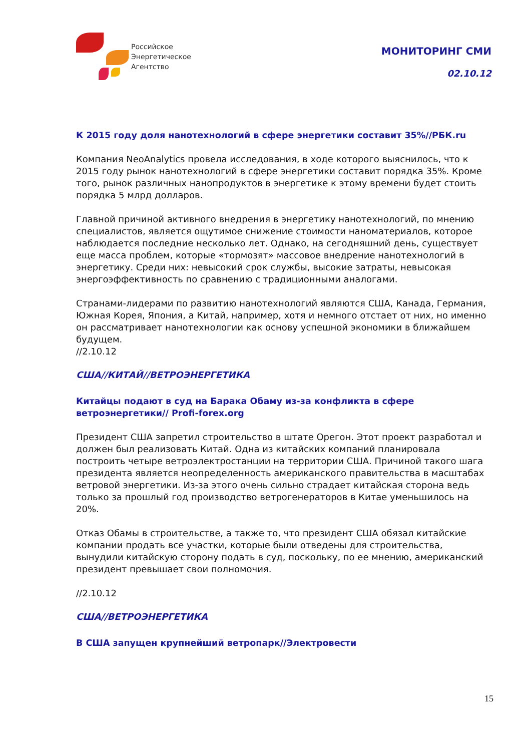Российское
Энергетическое
Агентство
МОНИТОРИНГ СМИ
02.10.12
К 2015 году доля нанотехнологий в сфере энергетики составит 35%//РБК.ru
Компания NeoAnalytics провела исследования, в ходе которого выяснилось, что к 2015 году рынок нанотехнологий в сфере энергетики составит порядка 35%. Кроме того, рынок различных нанопродуктов в энергетике к этому времени будет стоить порядка 5 млрд долларов.
Главной причиной активного внедрения в энергетику нанотехнологий, по мнению специалистов, является ощутимое снижение стоимости наноматериалов, которое наблюдается последние несколько лет. Однако, на сегодняшний день, существует еще масса проблем, которые «тормозят» массовое внедрение нанотехнологий в энергетику. Среди них: невысокий срок службы, высокие затраты, невысокая энергоэффективность по сравнению с традиционными аналогами.
Странами-лидерами по развитию нанотехнологий являются США, Канада, Германия, Южная Корея, Япония, а Китай, например, хотя и немного отстает от них, но именно он рассматривает нанотехнологии как основу успешной экономики в ближайшем будущем.
//2.10.12
США//КИТАЙ//ВЕТРОЭНЕРГЕТИКА
Китайцы подают в суд на Барака Обаму из-за конфликта в сфере ветроэнергетики// Profi-forex.org
Президент США запретил строительство в штате Орегон. Этот проект разработал и должен был реализовать Китай. Одна из китайских компаний планировала построить четыре ветроэлектростанции на территории США. Причиной такого шага президента является неопределенность американского правительства в масштабах ветровой энергетики. Из-за этого очень сильно страдает китайская сторона ведь только за прошлый год производство ветрогенераторов в Китае уменьшилось на 20%.
Отказ Обамы в строительстве, а также то, что президент США обязал китайские компании продать все участки, которые были отведены для строительства, вынудили китайскую сторону подать в суд, поскольку, по ее мнению, американский президент превышает свои полномочия.
//2.10.12
США//ВЕТРОЭНЕРГЕТИКА
В США запущен крупнейший ветропарк//Электровести
15